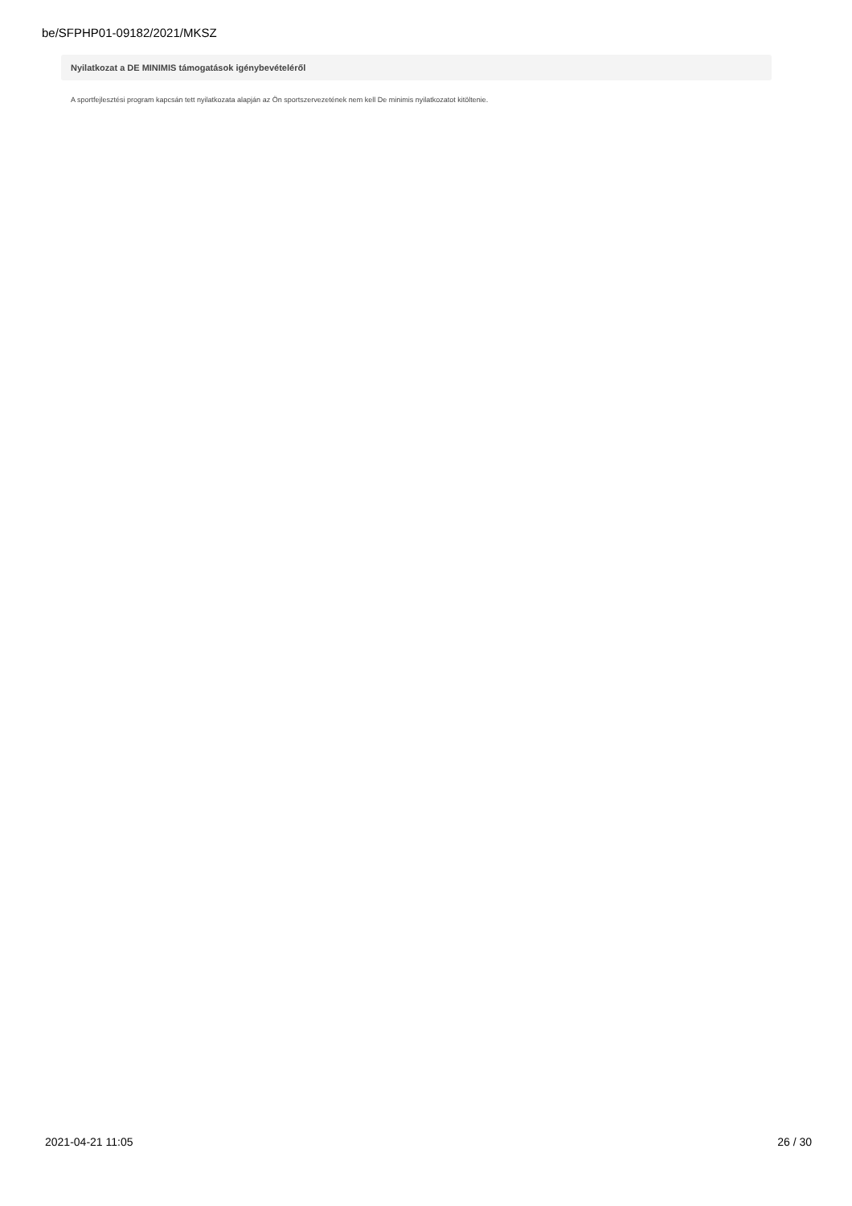be/SFPHP01-09182/2021/MKSZ
Nyilatkozat a DE MINIMIS támogatások igénybevételéről
A sportfejlesztési program kapcsán tett nyilatkozata alapján az Ön sportszervezetének nem kell De minimis nyilatkozatot kitöltenie.
2021-04-21 11:05 26 / 30